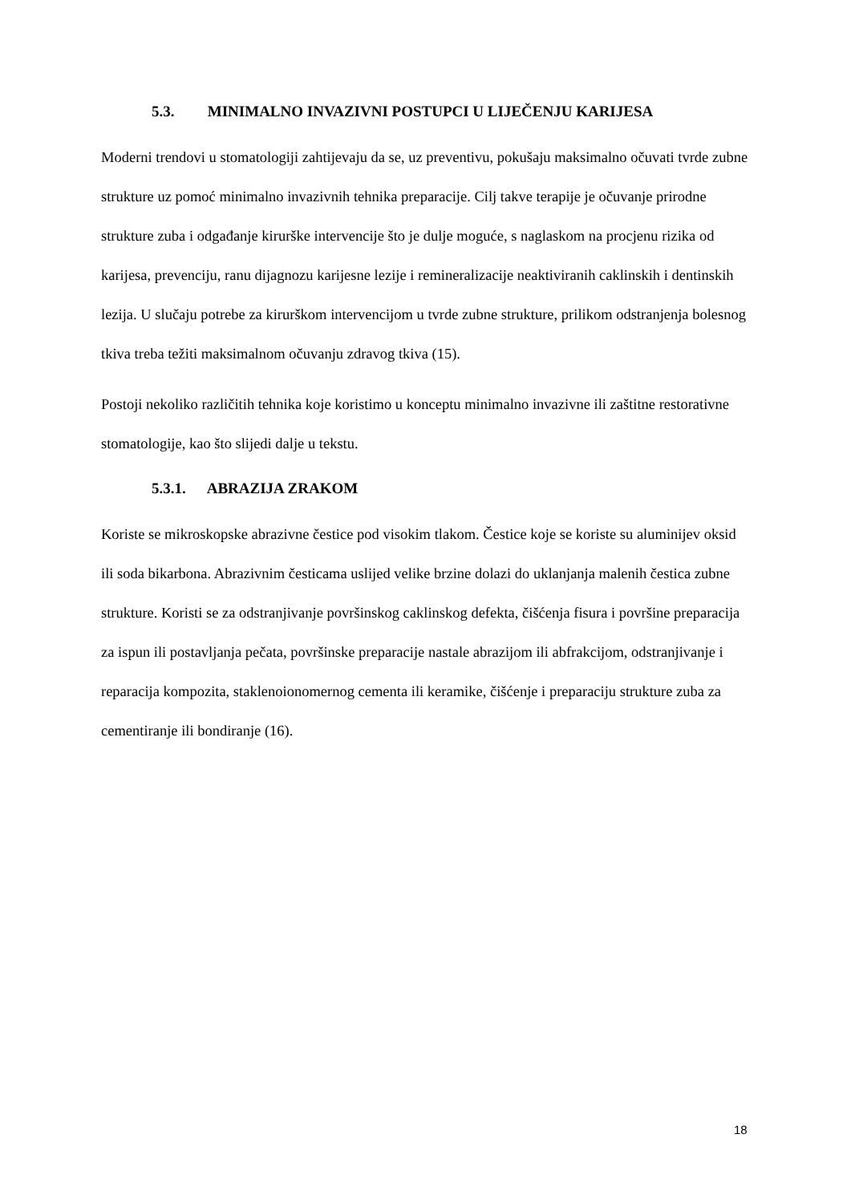5.3. MINIMALNO INVAZIVNI POSTUPCI U LIJEČENJU KARIJESA
Moderni trendovi u stomatologiji zahtijevaju da se, uz preventivu, pokušaju maksimalno očuvati tvrde zubne strukture uz pomoć minimalno invazivnih tehnika preparacije. Cilj takve terapije je očuvanje prirodne strukture zuba i odgađanje kirurške intervencije što je dulje moguće, s naglaskom na procjenu rizika od karijesa, prevenciju, ranu dijagnozu karijesne lezije i remineralizacije neaktiviranih caklinskih i dentinskih lezija. U slučaju potrebe za kirurškom intervencijom u tvrde zubne strukture, prilikom odstranjenja bolesnog tkiva treba težiti maksimalnom očuvanju zdravog tkiva (15).
Postoji nekoliko različitih tehnika koje koristimo u konceptu minimalno invazivne ili zaštitne restorativne stomatologije, kao što slijedi dalje u tekstu.
5.3.1. ABRAZIJA ZRAKOM
Koriste se mikroskopske abrazivne čestice pod visokim tlakom. Čestice koje se koriste su aluminijev oksid ili soda bikarbona. Abrazivnim česticama uslijed velike brzine dolazi do uklanjanja malenih čestica zubne strukture. Koristi se za odstranjivanje površinskog caklinskog defekta, čišćenja fisura i površine preparacija za ispun ili postavljanja pečata, površinske preparacije nastale abrazijom ili abfrakcijom, odstranjivanje i reparacija kompozita, staklenoionomernog cementa ili keramike, čišćenje i preparaciju strukture zuba za cementiranje ili bondiranje (16).
18